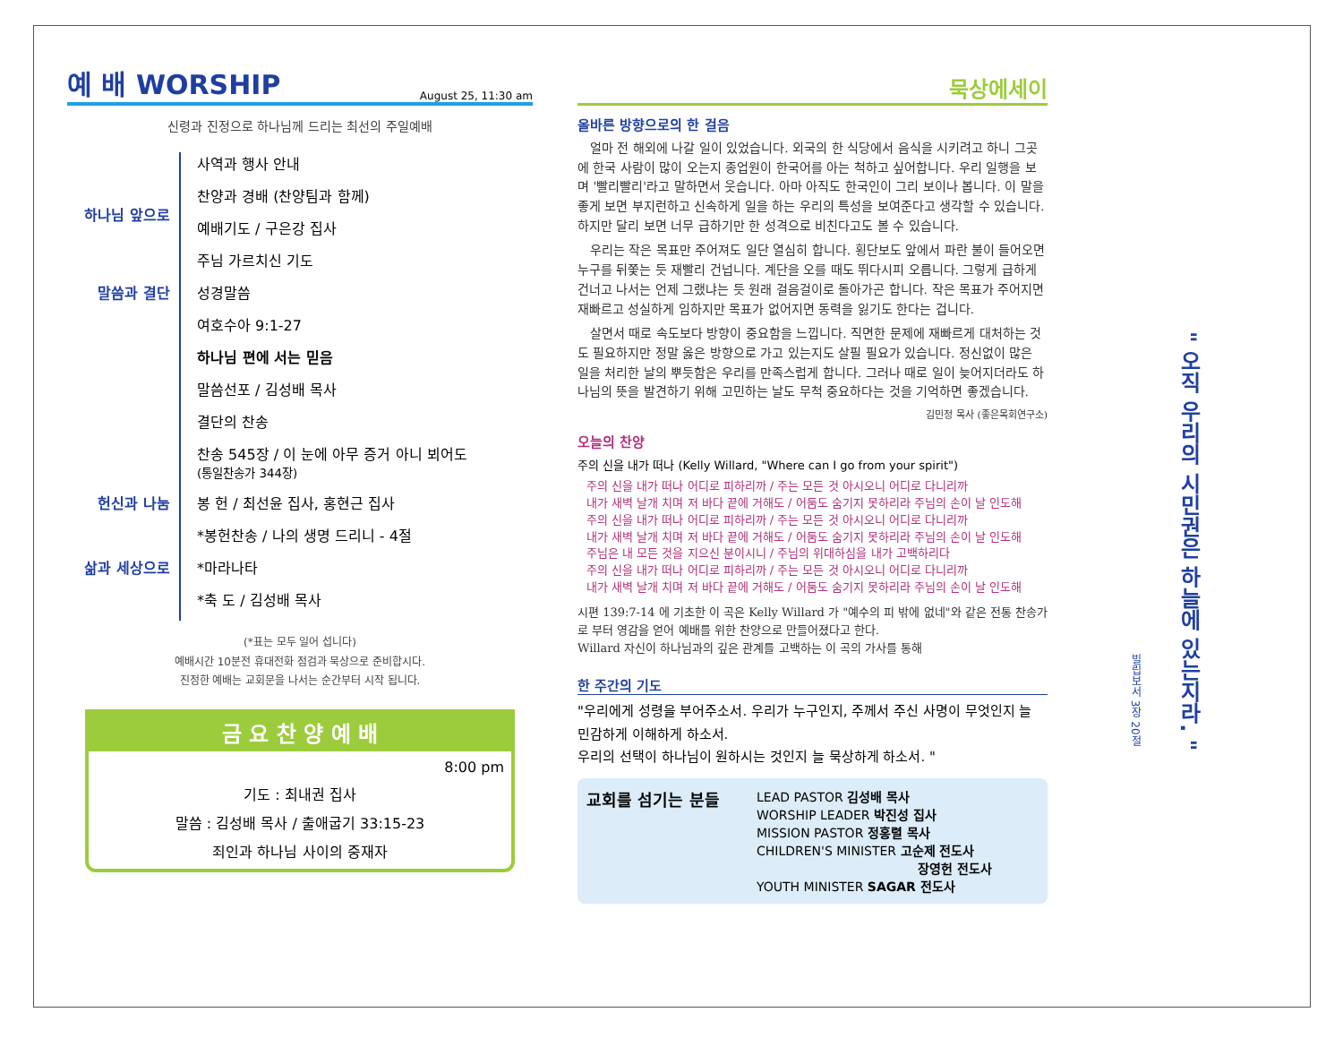예 배 WORSHIP August 25, 11:30 am
신령과 진정으로 하나님께 드리는 최선의 주일예배
하나님 앞으로 사역과 행사 안내
찬양과 경배 (찬양팀과 함께)
예배기도 / 구은강 집사
주님 가르치신 기도
말씀과 결단 성경말씀
여호수아 9:1-27
하나님 편에 서는 믿음
말씀선포 / 김성배 목사
결단의 찬송
찬송 545장 / 이 눈에 아무 증거 아니 뵈어도
(통일찬송가 344장)
헌신과 나눔 봉 헌 / 최선윤 집사, 홍현근 집사
*봉헌찬송 / 나의 생명 드리니 - 4절
삶과 세상으로 *마라나타
*축 도 / 김성배 목사
(*표는 모두 일어 섭니다)
예배시간 10분전 휴대전화 점검과 묵상으로 준비합시다.
진정한 예배는 교회문을 나서는 순간부터 시작 됩니다.
금 요 찬 양 예 배
8:00 pm
기도 : 최내권 집사
말씀 : 김성배 목사 / 출애굽기 33:15-23
죄인과 하나님 사이의 중재자
묵상에세이
올바른 방향으로의 한 걸음
얼마 전 해외에 나갈 일이 있었습니다. 외국의 한 식당에서 음식을 시키려고 하니 그곳에 한국 사람이 많이 오는지 종업원이 한국어를 아는 척하고 싶어합니다. 우리 일행을 보며 '빨리빨리'라고 말하면서 웃습니다. 아마 아직도 한국인이 그리 보이나 봅니다. 이 말을 좋게 보면 부지런하고 신속하게 일을 하는 우리의 특성을 보여준다고 생각할 수 있습니다. 하지만 달리 보면 너무 급하기만 한 성격으로 비친다고도 볼 수 있습니다.
우리는 작은 목표만 주어져도 일단 열심히 합니다. 횡단보도 앞에서 파란 불이 들어오면 누구를 뒤쫓는 듯 재빨리 건넙니다. 계단을 오를 때도 뛰다시피 오릅니다. 그렇게 급하게 건너고 나서는 언제 그랬냐는 듯 원래 걸음걸이로 돌아가곤 합니다. 작은 목표가 주어지면 재빠르고 성실하게 임하지만 목표가 없어지면 동력을 잃기도 한다는 겁니다.
살면서 때로 속도보다 방향이 중요함을 느낍니다. 직면한 문제에 재빠르게 대처하는 것도 필요하지만 정말 옳은 방향으로 가고 있는지도 살필 필요가 있습니다. 정신없이 많은 일을 처리한 날의 뿌듯함은 우리를 만족스럽게 합니다. 그러나 때로 일이 늦어지더라도 하나님의 뜻을 발견하기 위해 고민하는 날도 무척 중요하다는 것을 기억하면 좋겠습니다.
김민정 목사 (좋은목회연구소)
오늘의 찬양
주의 신을 내가 떠나 (Kelly Willard, "Where can I go from your spirit")
주의 신을 내가 떠나 어디로 피하리까 / 주는 모든 것 아시오니 어디로 다니리까
내가 새벽 날개 치며 저 바다 끝에 거해도 / 어둠도 숨기지 못하리라 주님의 손이 날 인도해
주의 신을 내가 떠나 어디로 피하리까 / 주는 모든 것 아시오니 어디로 다니리까
내가 새벽 날개 치며 저 바다 끝에 거해도 / 어둠도 숨기지 못하리라 주님의 손이 날 인도해
주님은 내 모든 것을 지으신 분이시니 / 주님의 위대하심을 내가 고백하리다
주의 신을 내가 떠나 어디로 피하리까 / 주는 모든 것 아시오니 어디로 다니리까
내가 새벽 날개 치며 저 바다 끝에 거해도 / 어둠도 숨기지 못하리라 주님의 손이 날 인도해
시편 139:7-14 에 기초한 이 곡은 Kelly Willard 가 "예수의 피 밖에 없네"와 같은 전통 찬송가로 부터 영감을 얻어 예배를 위한 찬양으로 만들어졌다고 한다.
Willard 자신이 하나님과의 깊은 관계를 고백하는 이 곡의 가사를 통해
한 주간의 기도
"우리에게 성령을 부어주소서. 우리가 누구인지, 주께서 주신 사명이 무엇인지 늘 민감하게 이해하게 하소서.
우리의 선택이 하나님이 원하시는 것인지 늘 묵상하게 하소서. "
교회를 섬기는 분들
LEAD PASTOR 김성배 목사
WORSHIP LEADER 박진성 집사
MISSION PASTOR 정홍렬 목사
CHILDREN'S MINISTER 고순제 전도사
장영헌 전도사
YOUTH MINISTER SAGAR 전도사
" 오직 우리의 시민권은 하늘에 있는지라. "
빌립보서 3장 20절